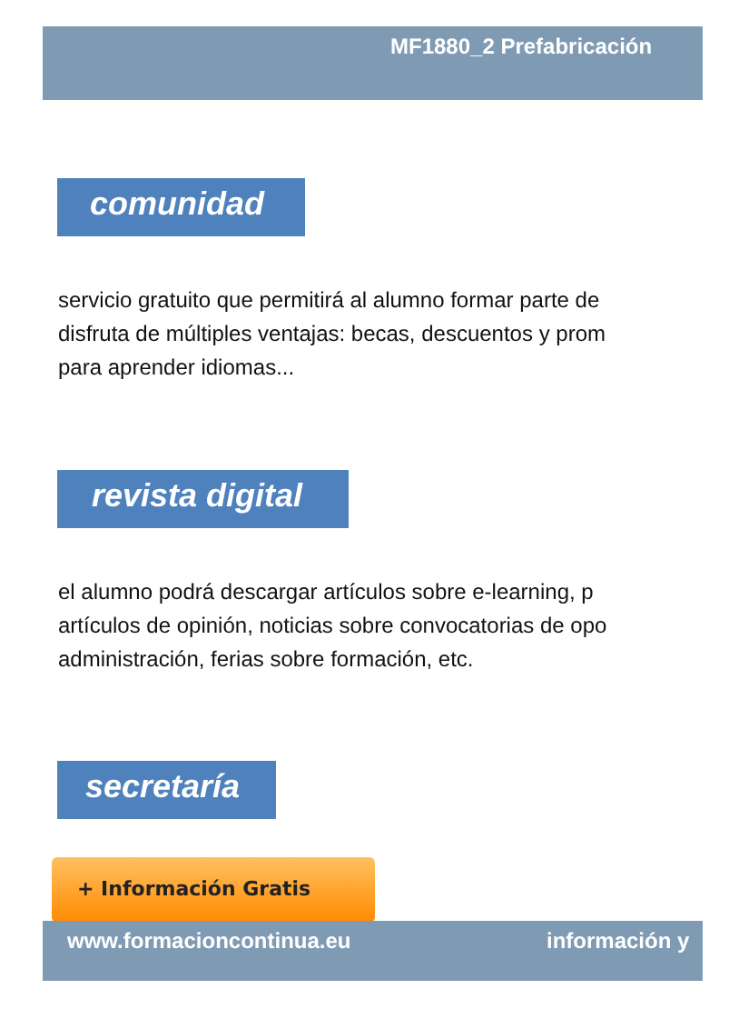MF1880_2 Prefabricación
comunidad
servicio gratuito que permitirá al alumno formar parte de
disfruta de múltiples ventajas: becas, descuentos y prom
para aprender idiomas...
revista digital
el alumno podrá descargar artículos sobre e-learning, p
artículos de opinión, noticias sobre convocatorias de opo
administración, ferias sobre formación, etc.
secretaría
+ Información Gratis
www.formacioncontinua.eu información y